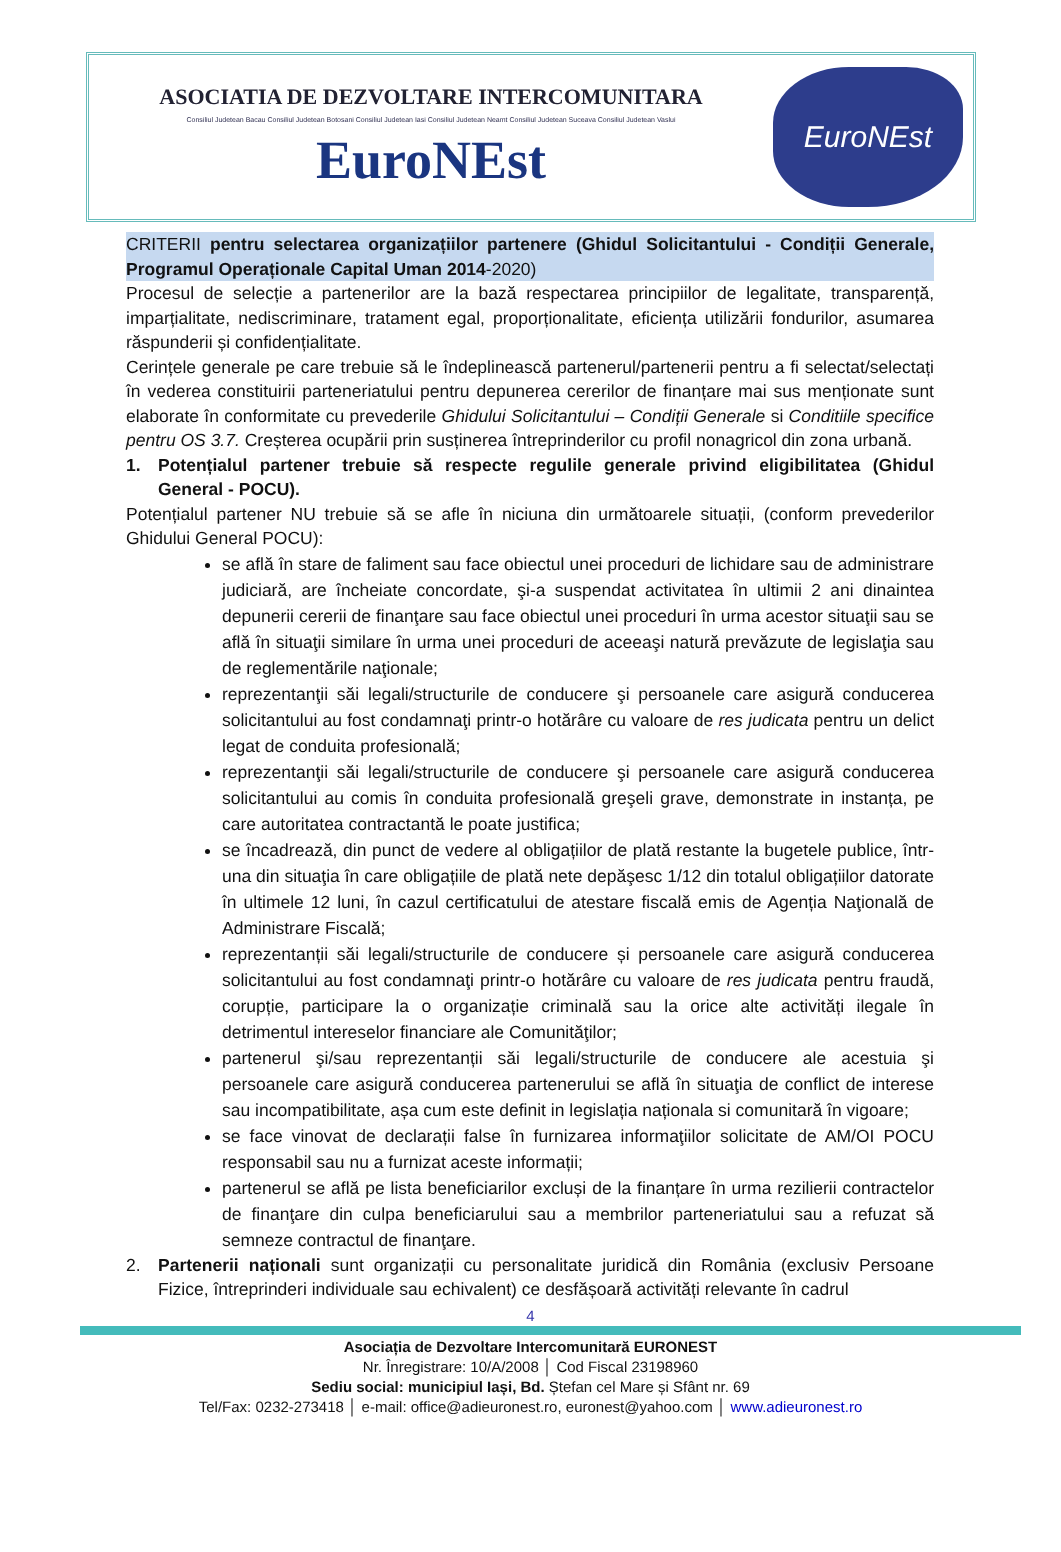ASOCIATIA DE DEZVOLTARE INTERCOMUNITARA
Consiliul Judetean Bacau Consiliul Judetean Botosani Consiliul Judetean Iasi Consiliul Judetean Neamt Consiliul Judetean Suceava Consiliul Judetean Vaslui
EuroNEst
EuroNEst
CRITERII pentru selectarea organizațiilor partenere (Ghidul Solicitantului - Condiții Generale, Programul Operaționale Capital Uman 2014-2020)
Procesul de selecție a partenerilor are la bază respectarea principiilor de legalitate, transparență, imparțialitate, nediscriminare, tratament egal, proporționalitate, eficiența utilizării fondurilor, asumarea răspunderii și confidențialitate.
Cerințele generale pe care trebuie să le îndeplinească partenerul/partenerii pentru a fi selectat/selectați în vederea constituirii parteneriatului pentru depunerea cererilor de finanțare mai sus menționate sunt elaborate în conformitate cu prevederile Ghidului Solicitantului – Condiții Generale si Conditiile specifice pentru OS 3.7. Creșterea ocupării prin susținerea întreprinderilor cu profil nonagricol din zona urbană.
1. Potențialul partener trebuie să respecte regulile generale privind eligibilitatea (Ghidul General - POCU).
Potențialul partener NU trebuie să se afle în niciuna din următoarele situații, (conform prevederilor Ghidului General POCU):
se află în stare de faliment sau face obiectul unei proceduri de lichidare sau de administrare judiciară, are încheiate concordate, şi-a suspendat activitatea în ultimii 2 ani dinaintea depunerii cererii de finanţare sau face obiectul unei proceduri în urma acestor situaţii sau se află în situaţii similare în urma unei proceduri de aceeaşi natură prevăzute de legislaţia sau de reglementările naţionale;
reprezentanţii săi legali/structurile de conducere şi persoanele care asigură conducerea solicitantului au fost condamnaţi printr-o hotărâre cu valoare de res judicata pentru un delict legat de conduita profesională;
reprezentanţii săi legali/structurile de conducere şi persoanele care asigură conducerea solicitantului au comis în conduita profesională greşeli grave, demonstrate in instanța, pe care autoritatea contractantă le poate justifica;
se încadrează, din punct de vedere al obligațiilor de plată restante la bugetele publice, într-una din situaţia în care obligațiile de plată nete depăşesc 1/12 din totalul obligațiilor datorate în ultimele 12 luni, în cazul certificatului de atestare fiscală emis de Agenția Naţională de Administrare Fiscală;
reprezentanții săi legali/structurile de conducere și persoanele care asigură conducerea solicitantului au fost condamnaţi printr-o hotărâre cu valoare de res judicata pentru fraudă, corupție, participare la o organizație criminală sau la orice alte activități ilegale în detrimentul intereselor financiare ale Comunităţilor;
partenerul şi/sau reprezentanții săi legali/structurile de conducere ale acestuia şi persoanele care asigură conducerea partenerului se află în situaţia de conflict de interese sau incompatibilitate, așa cum este definit in legislația naționala si comunitară în vigoare;
se face vinovat de declarații false în furnizarea informaţiilor solicitate de AM/OI POCU responsabil sau nu a furnizat aceste informații;
partenerul se află pe lista beneficiarilor excluși de la finanțare în urma rezilierii contractelor de finanţare din culpa beneficiarului sau a membrilor parteneriatului sau a refuzat să semneze contractul de finanţare.
2. Partenerii naționali sunt organizații cu personalitate juridică din România (exclusiv Persoane Fizice, întreprinderi individuale sau echivalent) ce desfășoară activități relevante în cadrul
4
Asociația de Dezvoltare Intercomunitară EURONEST
Nr. Înregistrare: 10/A/2008 │ Cod Fiscal 23198960
Sediu social: municipiul Iași, Bd. Ștefan cel Mare și Sfânt nr. 69
Tel/Fax: 0232-273418 │ e-mail: office@adieuronest.ro, euronest@yahoo.com │ www.adieuronest.ro